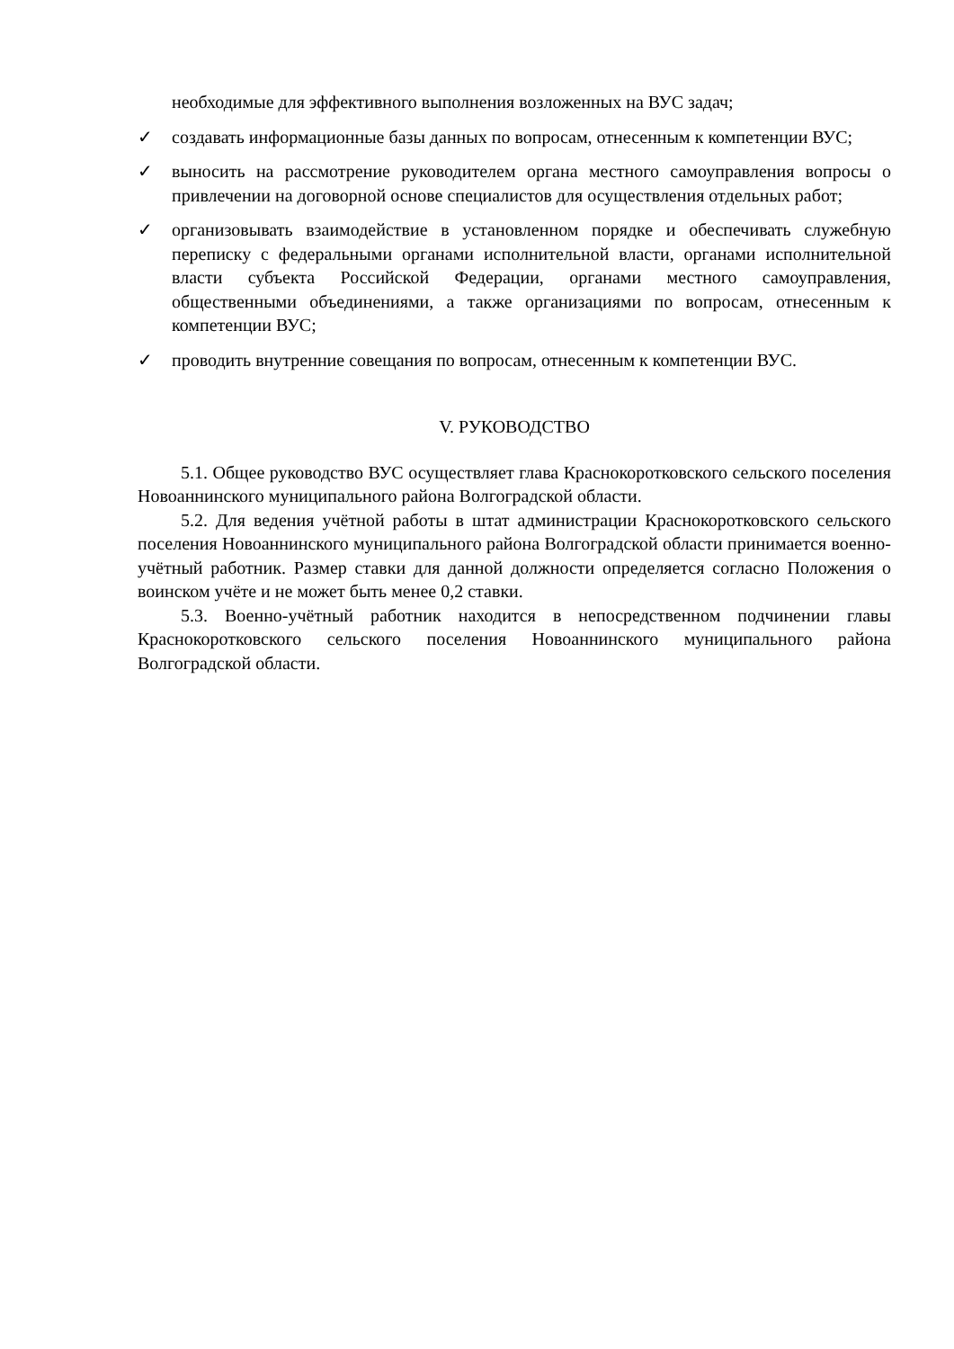необходимые для эффективного выполнения возложенных на ВУС задач;
✓ создавать информационные базы данных по вопросам, отнесенным к компетенции ВУС;
✓ выносить на рассмотрение руководителем органа местного самоуправления вопросы о привлечении на договорной основе специалистов для осуществления отдельных работ;
✓ организовывать взаимодействие в установленном порядке и обеспечивать служебную переписку с федеральными органами исполнительной власти, органами исполнительной власти субъекта Российской Федерации, органами местного самоуправления, общественными объединениями, а также организациями по вопросам, отнесенным к компетенции ВУС;
✓ проводить внутренние совещания по вопросам, отнесенным к компетенции ВУС.
V. РУКОВОДСТВО
5.1. Общее руководство ВУС осуществляет глава Краснокоротковского сельского поселения Новоаннинского муниципального района Волгоградской области.
5.2. Для ведения учётной работы в штат администрации Краснокоротковского сельского поселения Новоаннинского муниципального района Волгоградской области принимается военно-учётный работник. Размер ставки для данной должности определяется согласно Положения о воинском учёте и не может быть менее 0,2 ставки.
5.3. Военно-учётный работник находится в непосредственном подчинении главы Краснокоротковского сельского поселения Новоаннинского муниципального района Волгоградской области.